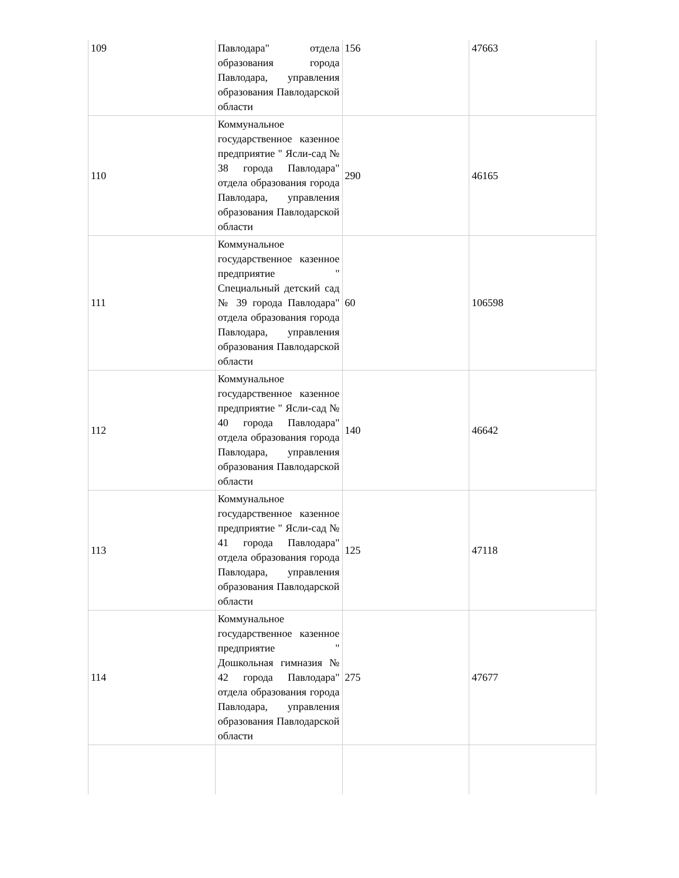| 109 | Павлодара" отдела образования города Павлодара, управления образования Павлодарской области | 156 | 47663 |
| 110 | Коммунальное государственное казенное предприятие " Ясли-сад № 38 города Павлодара" отдела образования города Павлодара, управления образования Павлодарской области | 290 | 46165 |
| 111 | Коммунальное государственное казенное предприятие " Специальный детский сад № 39 города Павлодара" отдела образования города Павлодара, управления образования Павлодарской области | 60 | 106598 |
| 112 | Коммунальное государственное казенное предприятие " Ясли-сад № 40 города Павлодара" отдела образования города Павлодара, управления образования Павлодарской области | 140 | 46642 |
| 113 | Коммунальное государственное казенное предприятие " Ясли-сад № 41 города Павлодара" отдела образования города Павлодара, управления образования Павлодарской области | 125 | 47118 |
| 114 | Коммунальное государственное казенное предприятие " Дошкольная гимназия № 42 города Павлодара" отдела образования города Павлодара, управления образования Павлодарской области | 275 | 47677 |